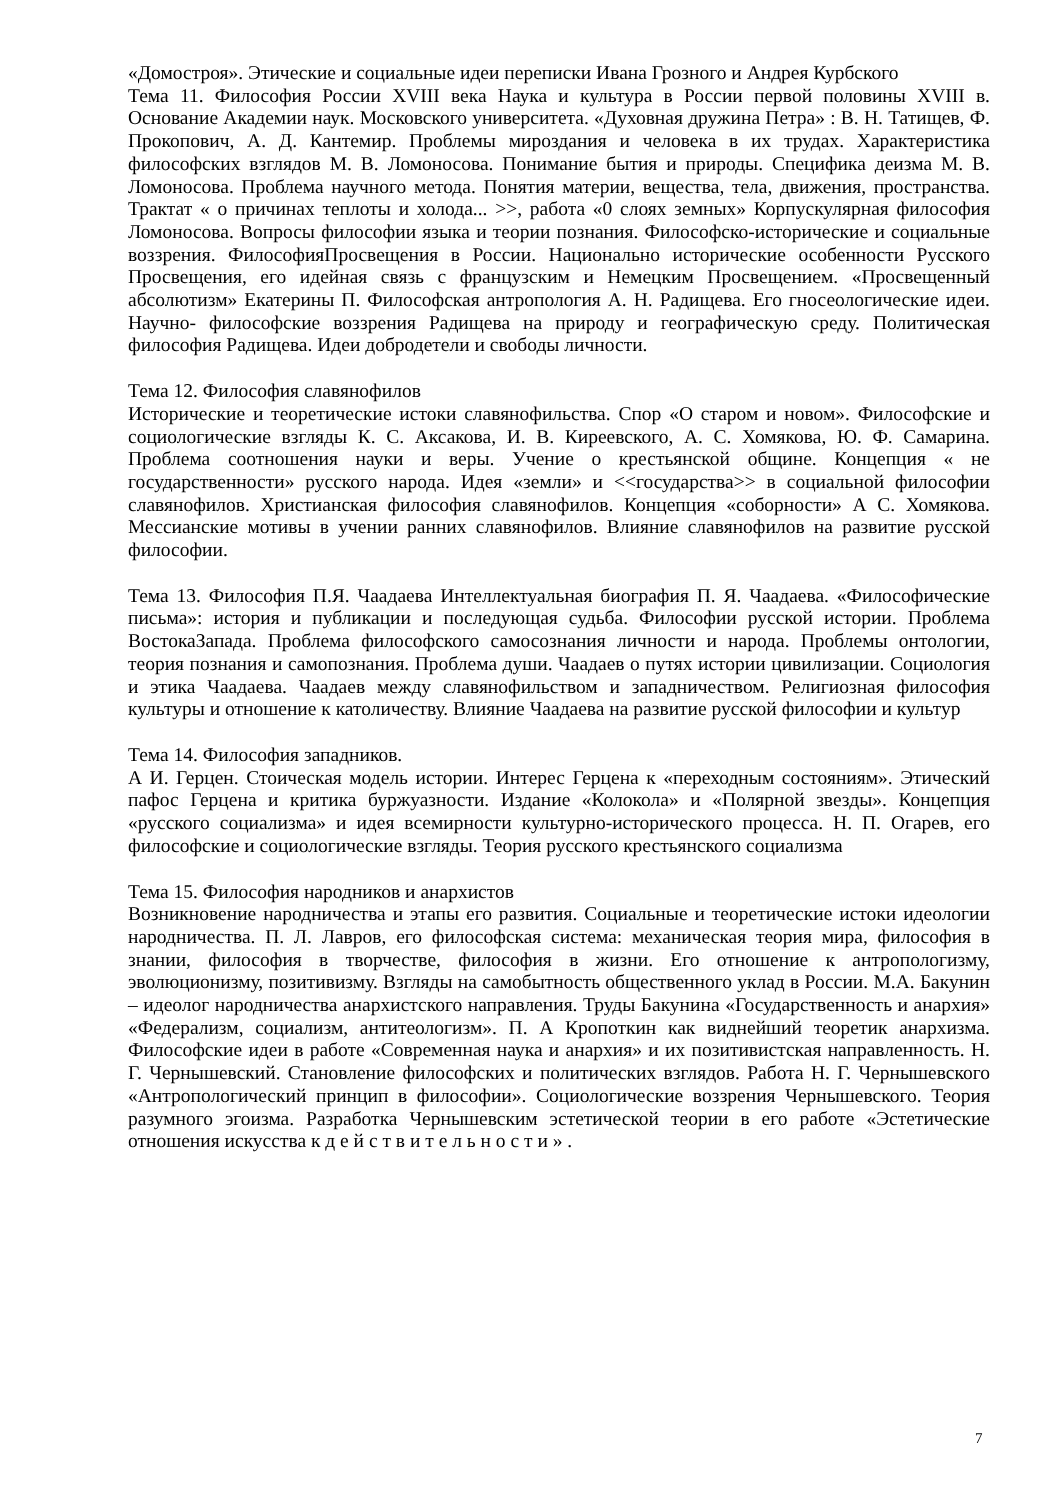«Домостроя». Этические и социальные идеи переписки Ивана Грозного и Андрея Курбского
Тема 11. Философия России XVIII века Наука и культура в России первой половины XVIII в. Основание Академии наук. Московского университета. «Духовная дружина Петра» : В. Н. Татищев, Ф. Прокопович, А. Д. Кантемир. Проблемы мироздания и человека в их трудах. Характеристика философских взглядов М. В. Ломоносова. Понимание бытия и природы. Специфика деизма М. В. Ломоносова. Проблема научного метода. Понятия материи, вещества, тела, движения, пространства. Трактат « о причинах теплоты и холода... >>, работа «0 слоях земных» Корпускулярная философия Ломоносова. Вопросы философии языка и теории познания. Философско-исторические и социальные воззрения. ФилософияПросвещения в России. Национально исторические особенности Русского Просвещения, его идейная связь с французским и Немецким Просвещением. «Просвещенный абсолютизм» Екатерины П. Философская антропология А. Н. Радищева. Его гносеологические идеи. Научно- философские воззрения Радищева на природу и географическую среду. Политическая философия Радищева. Идеи добродетели и свободы личности.
Тема 12. Философия славянофилов
Исторические и теоретические истоки славянофильства. Спор «О старом и новом». Философские и социологические взгляды К. С. Аксакова, И. В. Киреевского, А. С. Хомякова, Ю. Ф. Самарина. Проблема соотношения науки и веры. Учение о крестьянской общине. Концепция « не государственности» русского народа. Идея «земли» и <<государства>> в социальной философии славянофилов. Христианская философия славянофилов. Концепция «соборности» А С. Хомякова. Мессианские мотивы в учении ранних славянофилов. Влияние славянофилов на развитие русской философии.
Тема 13. Философия П.Я. Чаадаева Интеллектуальная биография П. Я. Чаадаева. «Философические письма»: история и публикации и последующая судьба. Философии русской истории. Проблема ВостокаЗапада. Проблема философского самосознания личности и народа. Проблемы онтологии, теория познания и самопознания. Проблема души. Чаадаев о путях истории цивилизации. Социология и этика Чаадаева. Чаадаев между славянофильством и западничеством. Религиозная философия культуры и отношение к католичеству. Влияние Чаадаева на развитие русской философии и культур
Тема 14. Философия западников.
А И. Герцен. Стоическая модель истории. Интерес Герцена к «переходным состояниям». Этический пафос Герцена и критика буржуазности. Издание «Колокола» и «Полярной звезды». Концепция «русского социализма» и идея всемирности культурно-исторического процесса. Н. П. Огарев, его философские и социологические взгляды. Теория русского крестьянского социализма
Тема 15. Философия народников и анархистов
Возникновение народничества и этапы его развития. Социальные и теоретические истоки идеологии народничества. П. Л. Лавров, его философская система: механическая теория мира, философия в знании, философия в творчестве, философия в жизни. Его отношение к антропологизму, эволюционизму, позитивизму. Взгляды на самобытность общественного уклад в России. М.А. Бакунин – идеолог народничества анархистского направления. Труды Бакунина «Государственность и анархия» «Федерализм, социализм, антитеологизм». П. А Кропоткин как виднейший теоретик анархизма. Философские идеи в работе «Современная наука и анархия» и их позитивистская направленность. Н. Г. Чернышевский. Становление философских и политических взглядов. Работа Н. Г. Чернышевского «Антропологический принцип в философии». Социологические воззрения Чернышевского. Теория разумного эгоизма. Разработка Чернышевским эстетической теории в его работе «Эстетические отношения искусства к д е й с т в и т е л ь н о с т и » .
7